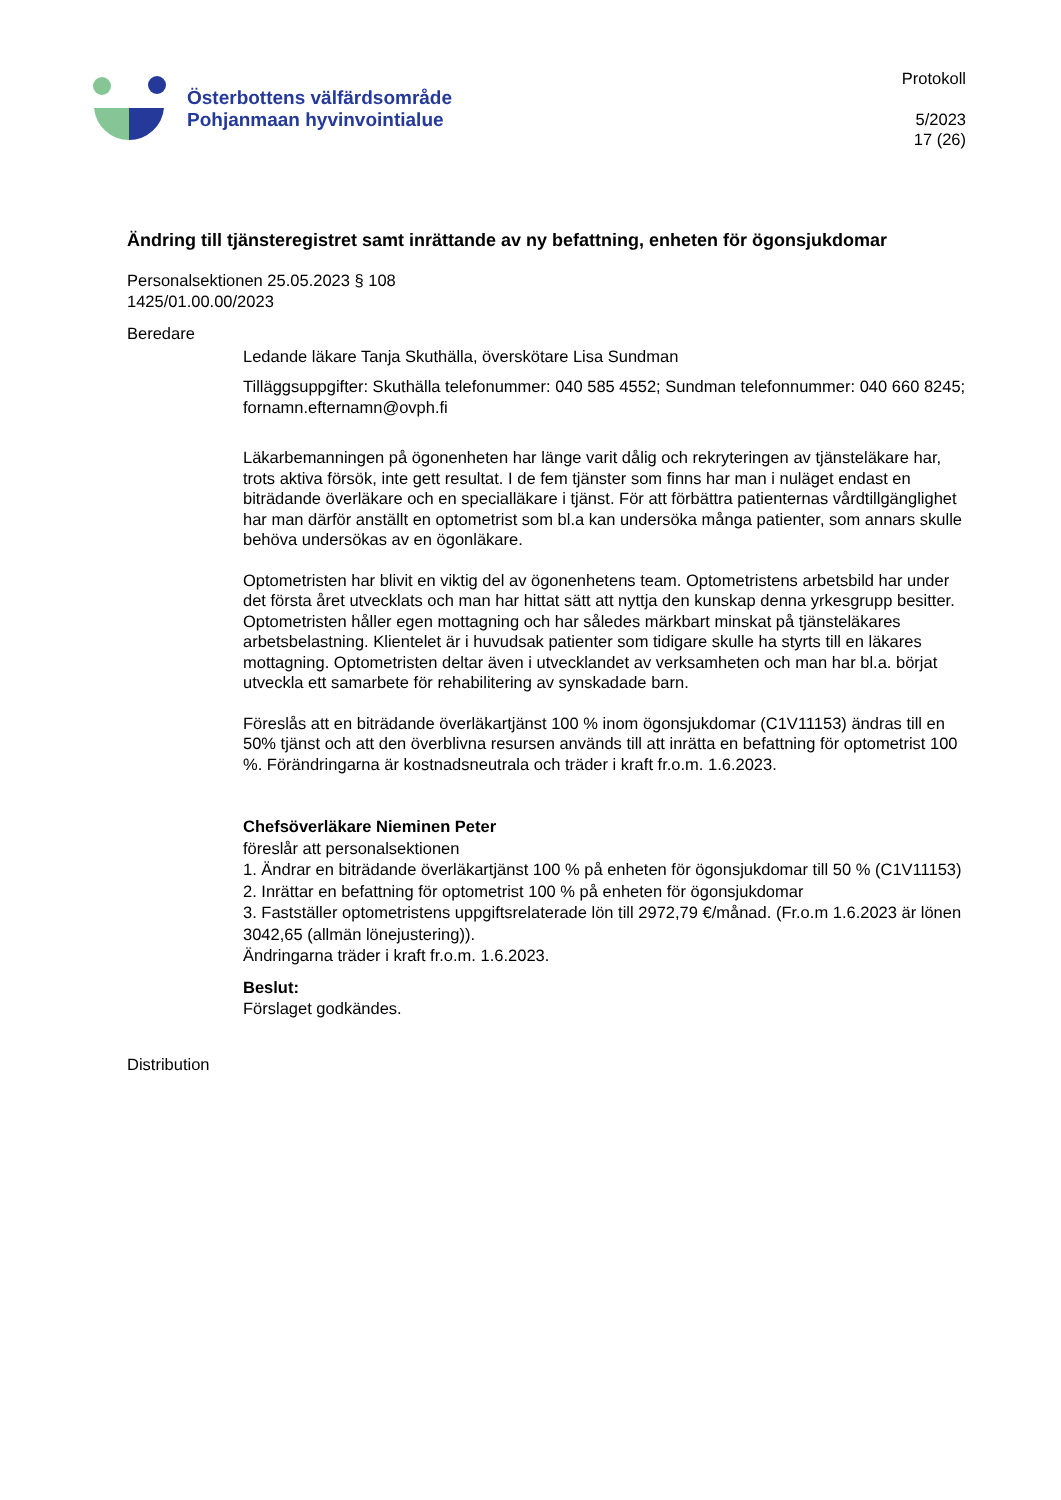Österbottens välfärdsområde
Pohjanmaan hyvinvointialue
Protokoll
5/2023
17 (26)
Ändring till tjänsteregistret samt inrättande av ny befattning, enheten för ögonsjukdomar
Personalsektionen 25.05.2023 § 108
1425/01.00.00/2023
Beredare
Ledande läkare Tanja Skuthälla, överskötare Lisa Sundman
Tilläggsuppgifter: Skuthälla telefonummer: 040 585 4552; Sundman telefonnummer: 040 660 8245; fornamn.efternamn@ovph.fi
Läkarbemanningen på ögonenheten har länge varit dålig och rekryteringen av tjänsteläkare har, trots aktiva försök, inte gett resultat. I de fem tjänster som finns har man i nuläget endast en biträdande överläkare och en specialläkare i tjänst. För att förbättra patienternas vårdtillgänglighet har man därför anställt en optometrist som bl.a kan undersöka många patienter, som annars skulle behöva undersökas av en ögonläkare.
Optometristen har blivit en viktig del av ögonenhetens team. Optometristens arbetsbild har under det första året utvecklats och man har hittat sätt att nyttja den kunskap denna yrkesgrupp besitter. Optometristen håller egen mottagning och har således märkbart minskat på tjänsteläkares arbetsbelastning. Klientelet är i huvudsak patienter som tidigare skulle ha styrts till en läkares mottagning. Optometristen deltar även i utvecklandet av verksamheten och man har bl.a. börjat utveckla ett samarbete för rehabilitering av synskadade barn.
Föreslås att en biträdande överläkartjänst 100 % inom ögonsjukdomar (C1V11153) ändras till en 50% tjänst och att den överblivna resursen används till att inrätta en befattning för optometrist 100 %. Förändringarna är kostnadsneutrala och träder i kraft fr.o.m. 1.6.2023.
Chefsöverläkare Nieminen Peter
föreslår att personalsektionen
1. Ändrar en biträdande överläkartjänst 100 % på enheten för ögonsjukdomar till 50 % (C1V11153)
2. Inrättar en befattning för optometrist 100 % på enheten för ögonsjukdomar
3. Fastställer optometristens uppgiftsrelaterade lön till 2972,79 €/månad. (Fr.o.m 1.6.2023 är lönen 3042,65 (allmän lönejustering)).
Ändringarna träder i kraft fr.o.m. 1.6.2023.
Beslut:
Förslaget godkändes.
Distribution